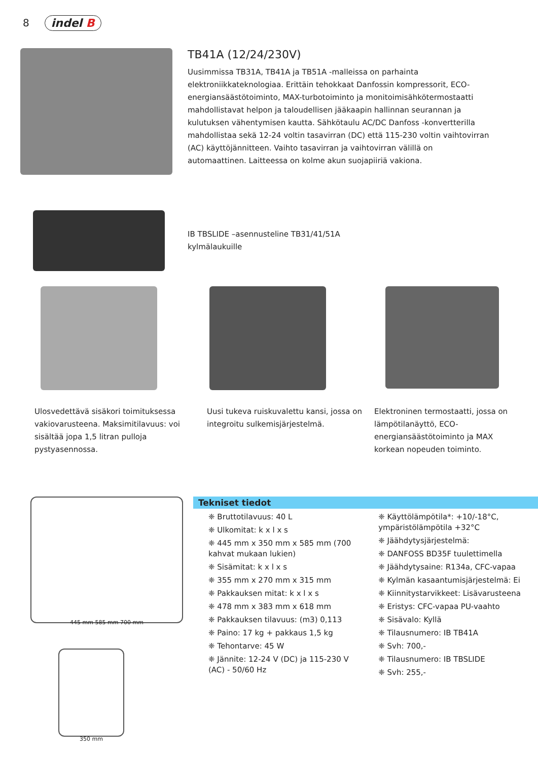8 indel B
TB41A (12/24/230V)
Uusimmissa TB31A, TB41A ja TB51A -malleissa on parhainta elektroniikkateknologiaa. Erittäin tehokkaat Danfossin kompressorit, ECO-energiansäästötoiminto, MAX-turbotoiminto ja monitoimisähkötermostaatti mahdollistavat helpon ja taloudellisen jääkaapin hallinnan seurannan ja kulutuksen vähentymisen kautta. Sähkötaulu AC/DC Danfoss -konvertterilla mahdollistaa sekä 12-24 voltin tasavirran (DC) että 115-230 voltin vaihtovirran (AC) käyttöjännitteen. Vaihto tasavirran ja vaihtovirran välillä on automaattinen. Laitteessa on kolme akun suojapiiriä vakiona.
IB TBSLIDE –asennusteline TB31/41/51A
kylmälaukuille
Ulosvedettävä sisäkori toimituksessa vakiovarusteena. Maksimitilavuus: voi sisältää jopa 1,5 litran pulloja pystyasennossa.
Uusi tukeva ruiskuvalettu kansi, jossa on integroitu sulkemisjärjestelmä.
Elektroninen termostaatti, jossa on lämpötilanäyttö, ECO-energiansäästötoiminto ja MAX korkean nopeuden toiminto.
445 mm 585 mm 700 mm
350 mm
Tekniset tiedot
❈ Bruttotilavuus: 40 L
❈ Ulkomitat: k x l x s
❈ 445 mm x 350 mm x 585 mm (700 kahvat mukaan lukien)
❈ Sisämitat: k x l x s
❈ 355 mm x 270 mm x 315 mm
❈ Pakkauksen mitat: k x l x s
❈ 478 mm x 383 mm x 618 mm
❈ Pakkauksen tilavuus: (m3) 0,113
❈ Paino: 17 kg + pakkaus 1,5 kg
❈ Tehontarve: 45 W
❈ Jännite: 12-24 V (DC) ja 115-230 V (AC) - 50/60 Hz
❈ Käyttölämpötila*: +10/-18°C, ympäristölämpötila +32°C
❈ Jäähdytysjärjestelmä:
❈ DANFOSS BD35F tuulettimella
❈ Jäähdytysaine: R134a, CFC-vapaa
❈ Kylmän kasaantumisjärjestelmä: Ei
❈ Kiinnitystarvikkeet: Lisävarusteena
❈ Eristys: CFC-vapaa PU-vaahto
❈ Sisävalo: Kyllä
❈ Tilausnumero: IB TB41A
❈ Svh: 700,-
❈ Tilausnumero: IB TBSLIDE
❈ Svh: 255,-